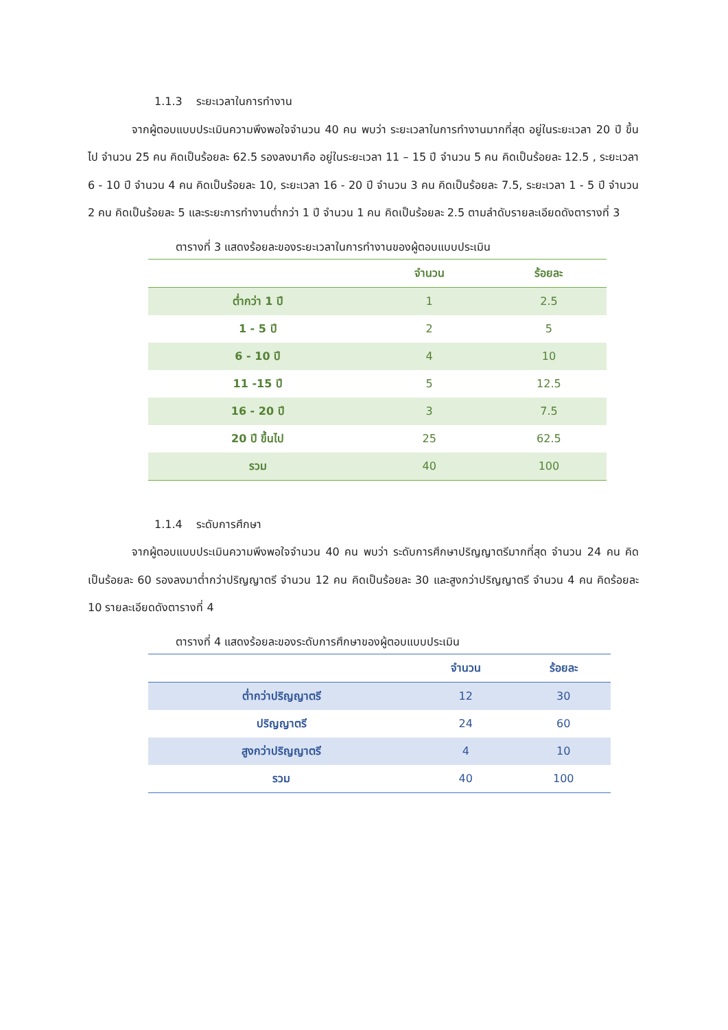1.1.3 ระยะเวลาในการทำงาน
จากผู้ตอบแบบประเมินความพึงพอใจจำนวน 40 คน พบว่า ระยะเวลาในการทำงานมากที่สุด อยู่ในระยะเวลา 20 ปี ขึ้นไป จำนวน 25 คน คิดเป็นร้อยละ 62.5 รองลงมาคือ อยู่ในระยะเวลา 11 – 15 ปี จำนวน 5 คน คิดเป็นร้อยละ 12.5 , ระยะเวลา 6 - 10 ปี จำนวน 4 คน คิดเป็นร้อยละ 10, ระยะเวลา 16 - 20 ปี จำนวน 3 คน คิดเป็นร้อยละ 7.5, ระยะเวลา 1 - 5 ปี จำนวน 2 คน คิดเป็นร้อยละ 5 และระยะการทำงานต่ำกว่า 1 ปี จำนวน 1 คน คิดเป็นร้อยละ 2.5 ตามลำดับรายละเอียดดังตารางที่ 3
ตารางที่ 3 แสดงร้อยละของระยะเวลาในการทำงานของผู้ตอบแบบประเมิน
| | จำนวน | ร้อยละ |
| --- | --- | --- |
| ต่ำกว่า 1 ปี | 1 | 2.5 |
| 1 - 5 ปี | 2 | 5 |
| 6 - 10 ปี | 4 | 10 |
| 11 -15 ปี | 5 | 12.5 |
| 16 - 20 ปี | 3 | 7.5 |
| 20 ปี ขึ้นไป | 25 | 62.5 |
| รวม | 40 | 100 |
1.1.4 ระดับการศึกษา
จากผู้ตอบแบบประเมินความพึงพอใจจำนวน 40 คน พบว่า ระดับการศึกษาปริญญาตรีมากที่สุด จำนวน 24 คน คิดเป็นร้อยละ 60 รองลงมาต่ำกว่าปริญญาตรี จำนวน 12 คน คิดเป็นร้อยละ 30 และสูงกว่าปริญญาตรี จำนวน 4 คน คิดร้อยละ 10 รายละเอียดดังตารางที่ 4
ตารางที่ 4 แสดงร้อยละของระดับการศึกษาของผู้ตอบแบบประเมิน
| | จำนวน | ร้อยละ |
| --- | --- | --- |
| ต่ำกว่าปริญญาตรี | 12 | 30 |
| ปริญญาตรี | 24 | 60 |
| สูงกว่าปริญญาตรี | 4 | 10 |
| รวม | 40 | 100 |